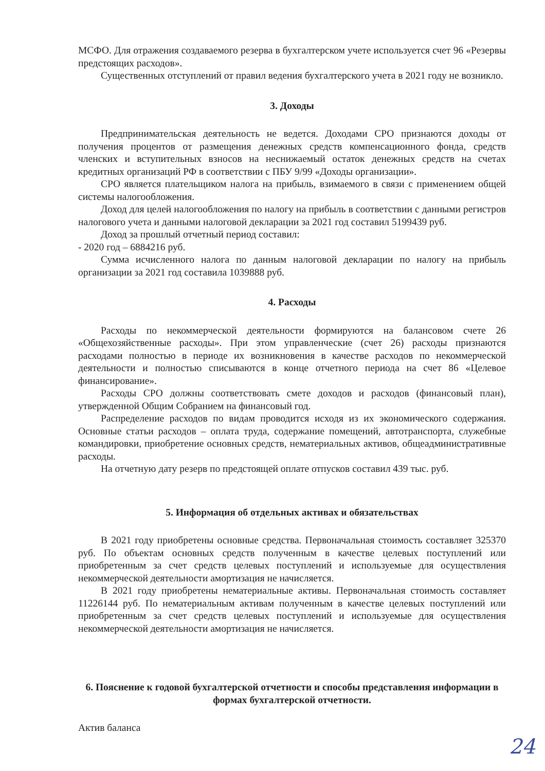МСФО. Для отражения создаваемого резерва в бухгалтерском учете используется счет 96 «Резервы предстоящих расходов».
Существенных отступлений от правил ведения бухгалтерского учета в 2021 году не возникло.
3. Доходы
Предпринимательская деятельность не ведется. Доходами СРО признаются доходы от получения процентов от размещения денежных средств компенсационного фонда, средств членских и вступительных взносов на неснижаемый остаток денежных средств на счетах кредитных организаций РФ в соответствии с ПБУ 9/99 «Доходы организации».
СРО является плательщиком налога на прибыль, взимаемого в связи с применением общей системы налогообложения.
Доход для целей налогообложения по налогу на прибыль в соответствии с данными регистров налогового учета и данными налоговой декларации за 2021 год составил 5199439 руб.
Доход за прошлый отчетный период составил:
- 2020 год – 6884216 руб.
Сумма исчисленного налога по данным налоговой декларации по налогу на прибыль организации за 2021 год составила 1039888 руб.
4. Расходы
Расходы по некоммерческой деятельности формируются на балансовом счете 26 «Общехозяйственные расходы». При этом управленческие (счет 26) расходы признаются расходами полностью в периоде их возникновения в качестве расходов по некоммерческой деятельности и полностью списываются в конце отчетного периода на счет 86 «Целевое финансирование».
Расходы СРО должны соответствовать смете доходов и расходов (финансовый план), утвержденной Общим Собранием на финансовый год.
Распределение расходов по видам проводится исходя из их экономического содержания. Основные статьи расходов – оплата труда, содержание помещений, автотранспорта, служебные командировки, приобретение основных средств, нематериальных активов, общеадминистративные расходы.
На отчетную дату резерв по предстоящей оплате отпусков составил 439 тыс. руб.
5. Информация об отдельных активах и обязательствах
В 2021 году приобретены основные средства. Первоначальная стоимость составляет 325370 руб. По объектам основных средств полученным в качестве целевых поступлений или приобретенным за счет средств целевых поступлений и используемые для осуществления некоммерческой деятельности амортизация не начисляется.
В 2021 году приобретены нематериальные активы. Первоначальная стоимость составляет 11226144 руб. По нематериальным активам полученным в качестве целевых поступлений или приобретенным за счет средств целевых поступлений и используемые для осуществления некоммерческой деятельности амортизация не начисляется.
6. Пояснение к годовой бухгалтерской отчетности и способы представления информации в формах бухгалтерской отчетности.
Актив баланса
24